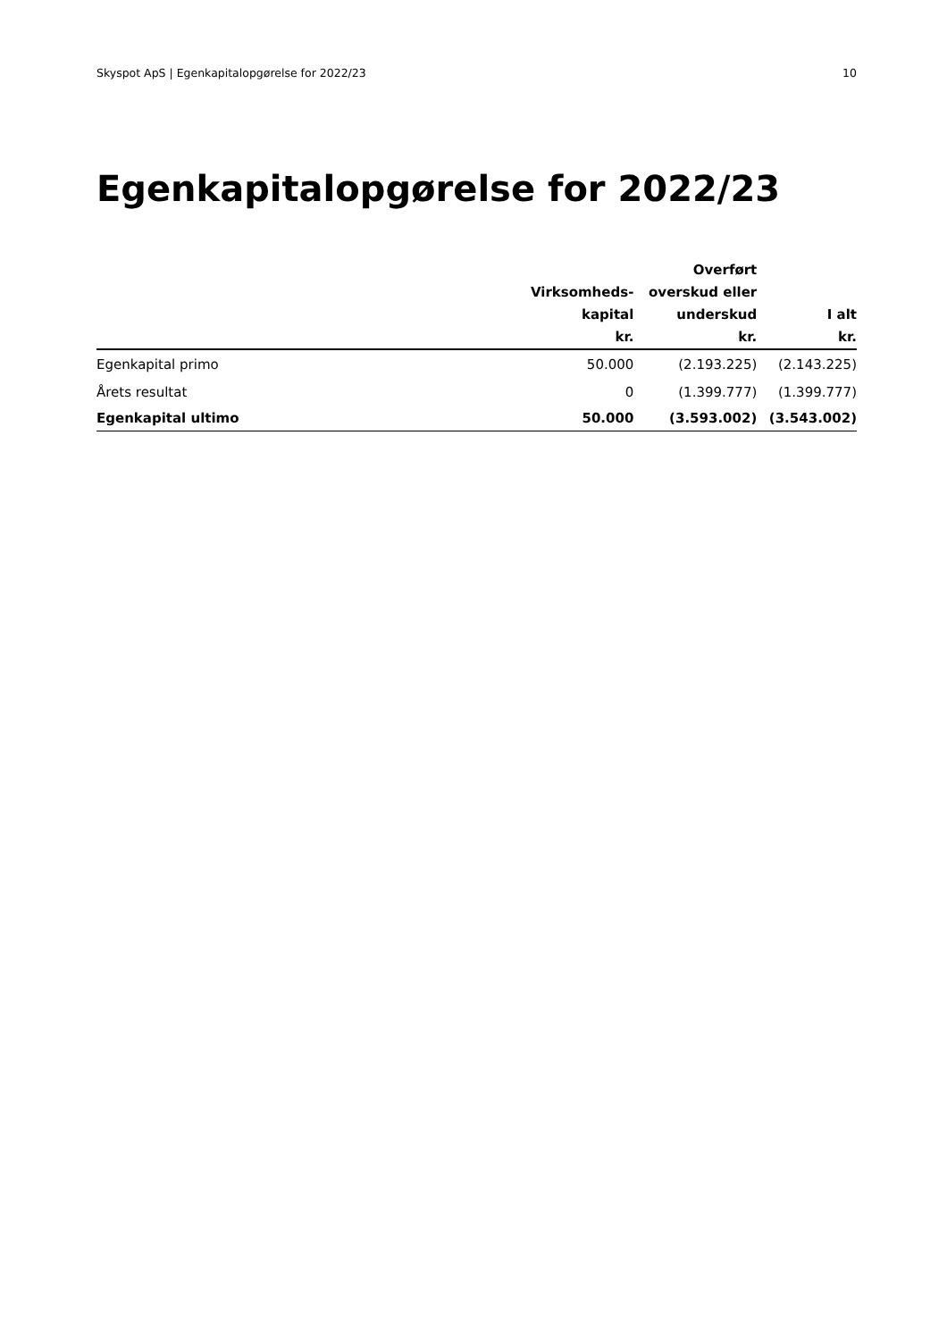Skyspot ApS | Egenkapitalopgørelse for 2022/23 10
Egenkapitalopgørelse for 2022/23
| | Virksomheds- kapital kr. | Overført overskud eller underskud kr. | I alt kr. |
| --- | --- | --- | --- |
| Egenkapital primo | 50.000 | (2.193.225) | (2.143.225) |
| Årets resultat | 0 | (1.399.777) | (1.399.777) |
| Egenkapital ultimo | 50.000 | (3.593.002) | (3.543.002) |